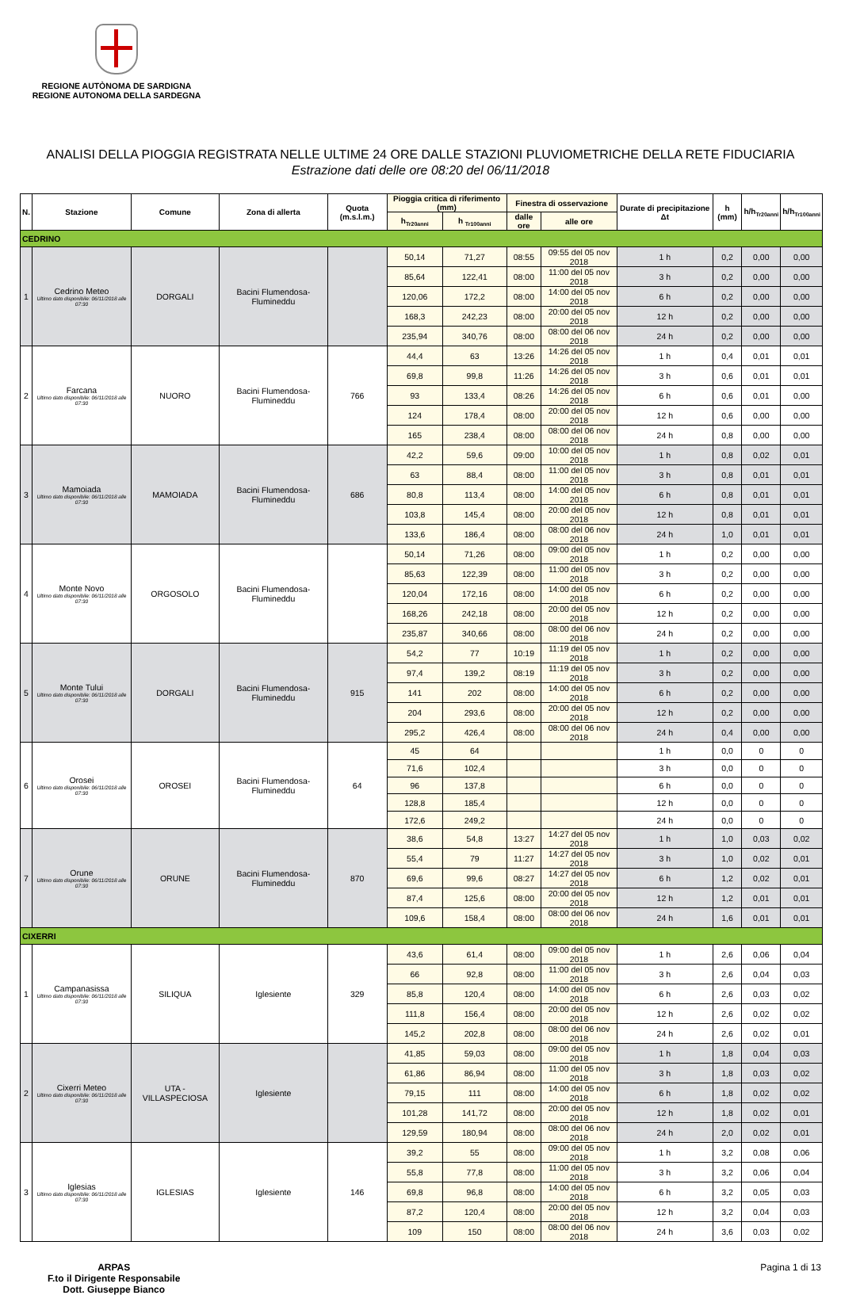REGIONE AUTÒNOMA DE SARDIGNA
REGIONE AUTONOMA DELLA SARDEGNA
ANALISI DELLA PIOGGIA REGISTRATA NELLE ULTIME 24 ORE DALLE STAZIONI PLUVIOMETRICHE DELLA RETE FIDUCIARIA
Estrazione dati delle ore 08:20 del 06/11/2018
| N. | Stazione | Comune | Zona di allerta | Quota (m.s.l.m.) | Pioggia critica di riferimento (mm) | | Finestra di osservazione | | Durate di precipitazione Δt | h (mm) | h/h<sub>Tr20anni</sub> | h/h<sub>Tr100anni</sub> |
| --- | --- | --- | --- | --- | --- | --- | --- | --- | --- | --- | --- | --- |
| | | | | | h<sub>Tr20anni</sub> | h <sub>Tr100anni</sub> | dalle ore | alle ore | | | | |
| CEDRINO | | | | | | | | | | | | |
| 1 | Cedrino Meteo Ultimo dato disponibile: 06/11/2018 alle 07:30 | DORGALI | Bacini Flumendosa-Flumineddu | | 50,14 | 71,27 | 08:55 | 09:55 del 05 nov 2018 | 1 h | 0,2 | 0,00 | 0,00 |
| | | | | | 85,64 | 122,41 | 08:00 | 11:00 del 05 nov 2018 | 3 h | 0,2 | 0,00 | 0,00 |
| | | | | | 120,06 | 172,2 | 08:00 | 14:00 del 05 nov 2018 | 6 h | 0,2 | 0,00 | 0,00 |
| | | | | | 168,3 | 242,23 | 08:00 | 20:00 del 05 nov 2018 | 12 h | 0,2 | 0,00 | 0,00 |
| | | | | | 235,94 | 340,76 | 08:00 | 08:00 del 06 nov 2018 | 24 h | 0,2 | 0,00 | 0,00 |
| 2 | Farcana Ultimo dato disponibile: 06/11/2018 alle 07:30 | NUORO | Bacini Flumendosa-Flumineddu | 766 | 44,4 | 63 | 13:26 | 14:26 del 05 nov 2018 | 1 h | 0,4 | 0,01 | 0,01 |
| | | | | | 69,8 | 99,8 | 11:26 | 14:26 del 05 nov 2018 | 3 h | 0,6 | 0,01 | 0,01 |
| | | | | | 93 | 133,4 | 08:26 | 14:26 del 05 nov 2018 | 6 h | 0,6 | 0,01 | 0,00 |
| | | | | | 124 | 178,4 | 08:00 | 20:00 del 05 nov 2018 | 12 h | 0,6 | 0,00 | 0,00 |
| | | | | | 165 | 238,4 | 08:00 | 08:00 del 06 nov 2018 | 24 h | 0,8 | 0,00 | 0,00 |
| 3 | Mamoiada Ultimo dato disponibile: 06/11/2018 alle 07:30 | MAMOIADA | Bacini Flumendosa-Flumineddu | 686 | 42,2 | 59,6 | 09:00 | 10:00 del 05 nov 2018 | 1 h | 0,8 | 0,02 | 0,01 |
| | | | | | 63 | 88,4 | 08:00 | 11:00 del 05 nov 2018 | 3 h | 0,8 | 0,01 | 0,01 |
| | | | | | 80,8 | 113,4 | 08:00 | 14:00 del 05 nov 2018 | 6 h | 0,8 | 0,01 | 0,01 |
| | | | | | 103,8 | 145,4 | 08:00 | 20:00 del 05 nov 2018 | 12 h | 0,8 | 0,01 | 0,01 |
| | | | | | 133,6 | 186,4 | 08:00 | 08:00 del 06 nov 2018 | 24 h | 1,0 | 0,01 | 0,01 |
| 4 | Monte Novo Ultimo dato disponibile: 06/11/2018 alle 07:30 | ORGOSOLO | Bacini Flumendosa-Flumineddu | | 50,14 | 71,26 | 08:00 | 09:00 del 05 nov 2018 | 1 h | 0,2 | 0,00 | 0,00 |
| | | | | | 85,63 | 122,39 | 08:00 | 11:00 del 05 nov 2018 | 3 h | 0,2 | 0,00 | 0,00 |
| | | | | | 120,04 | 172,16 | 08:00 | 14:00 del 05 nov 2018 | 6 h | 0,2 | 0,00 | 0,00 |
| | | | | | 168,26 | 242,18 | 08:00 | 20:00 del 05 nov 2018 | 12 h | 0,2 | 0,00 | 0,00 |
| | | | | | 235,87 | 340,66 | 08:00 | 08:00 del 06 nov 2018 | 24 h | 0,2 | 0,00 | 0,00 |
| 5 | Monte Tului Ultimo dato disponibile: 06/11/2018 alle 07:30 | DORGALI | Bacini Flumendosa-Flumineddu | 915 | 54,2 | 77 | 10:19 | 11:19 del 05 nov 2018 | 1 h | 0,2 | 0,00 | 0,00 |
| | | | | | 97,4 | 139,2 | 08:19 | 11:19 del 05 nov 2018 | 3 h | 0,2 | 0,00 | 0,00 |
| | | | | | 141 | 202 | 08:00 | 14:00 del 05 nov 2018 | 6 h | 0,2 | 0,00 | 0,00 |
| | | | | | 204 | 293,6 | 08:00 | 20:00 del 05 nov 2018 | 12 h | 0,2 | 0,00 | 0,00 |
| | | | | | 295,2 | 426,4 | 08:00 | 08:00 del 06 nov 2018 | 24 h | 0,4 | 0,00 | 0,00 |
| 6 | Orosei Ultimo dato disponibile: 06/11/2018 alle 07:30 | OROSEI | Bacini Flumendosa-Flumineddu | 64 | 45 | 64 | | | 1 h | 0,0 | 0 | 0 |
| | | | | | 71,6 | 102,4 | | | 3 h | 0,0 | 0 | 0 |
| | | | | | 96 | 137,8 | | | 6 h | 0,0 | 0 | 0 |
| | | | | | 128,8 | 185,4 | | | 12 h | 0,0 | 0 | 0 |
| | | | | | 172,6 | 249,2 | | | 24 h | 0,0 | 0 | 0 |
| 7 | Orune Ultimo dato disponibile: 06/11/2018 alle 07:30 | ORUNE | Bacini Flumendosa-Flumineddu | 870 | 38,6 | 54,8 | 13:27 | 14:27 del 05 nov 2018 | 1 h | 1,0 | 0,03 | 0,02 |
| | | | | | 55,4 | 79 | 11:27 | 14:27 del 05 nov 2018 | 3 h | 1,0 | 0,02 | 0,01 |
| | | | | | 69,6 | 99,6 | 08:27 | 14:27 del 05 nov 2018 | 6 h | 1,2 | 0,02 | 0,01 |
| | | | | | 87,4 | 125,6 | 08:00 | 20:00 del 05 nov 2018 | 12 h | 1,2 | 0,01 | 0,01 |
| | | | | | 109,6 | 158,4 | 08:00 | 08:00 del 06 nov 2018 | 24 h | 1,6 | 0,01 | 0,01 |
| CIXERRI | | | | | | | | | | | | |
| 1 | Campanasissa Ultimo dato disponibile: 06/11/2018 alle 07:30 | SILIQUA | Iglesiente | 329 | 43,6 | 61,4 | 08:00 | 09:00 del 05 nov 2018 | 1 h | 2,6 | 0,06 | 0,04 |
| | | | | | 66 | 92,8 | 08:00 | 11:00 del 05 nov 2018 | 3 h | 2,6 | 0,04 | 0,03 |
| | | | | | 85,8 | 120,4 | 08:00 | 14:00 del 05 nov 2018 | 6 h | 2,6 | 0,03 | 0,02 |
| | | | | | 111,8 | 156,4 | 08:00 | 20:00 del 05 nov 2018 | 12 h | 2,6 | 0,02 | 0,02 |
| | | | | | 145,2 | 202,8 | 08:00 | 08:00 del 06 nov 2018 | 24 h | 2,6 | 0,02 | 0,01 |
| 2 | Cixerri Meteo Ultimo dato disponibile: 06/11/2018 alle 07:30 | UTA - VILLASPECIOSA | Iglesiente | | 41,85 | 59,03 | 08:00 | 09:00 del 05 nov 2018 | 1 h | 1,8 | 0,04 | 0,03 |
| | | | | | 61,86 | 86,94 | 08:00 | 11:00 del 05 nov 2018 | 3 h | 1,8 | 0,03 | 0,02 |
| | | | | | 79,15 | 111 | 08:00 | 14:00 del 05 nov 2018 | 6 h | 1,8 | 0,02 | 0,02 |
| | | | | | 101,28 | 141,72 | 08:00 | 20:00 del 05 nov 2018 | 12 h | 1,8 | 0,02 | 0,01 |
| | | | | | 129,59 | 180,94 | 08:00 | 08:00 del 06 nov 2018 | 24 h | 2,0 | 0,02 | 0,01 |
| 3 | Iglesias Ultimo dato disponibile: 06/11/2018 alle 07:30 | IGLESIAS | Iglesiente | 146 | 39,2 | 55 | 08:00 | 09:00 del 05 nov 2018 | 1 h | 3,2 | 0,08 | 0,06 |
| | | | | | 55,8 | 77,8 | 08:00 | 11:00 del 05 nov 2018 | 3 h | 3,2 | 0,06 | 0,04 |
| | | | | | 69,8 | 96,8 | 08:00 | 14:00 del 05 nov 2018 | 6 h | 3,2 | 0,05 | 0,03 |
| | | | | | 87,2 | 120,4 | 08:00 | 20:00 del 05 nov 2018 | 12 h | 3,2 | 0,04 | 0,03 |
| | | | | | 109 | 150 | 08:00 | 08:00 del 06 nov 2018 | 24 h | 3,6 | 0,03 | 0,02 |
ARPAS
F.to il Dirigente Responsabile
Dott. Giuseppe Bianco
Pagina 1 di 13